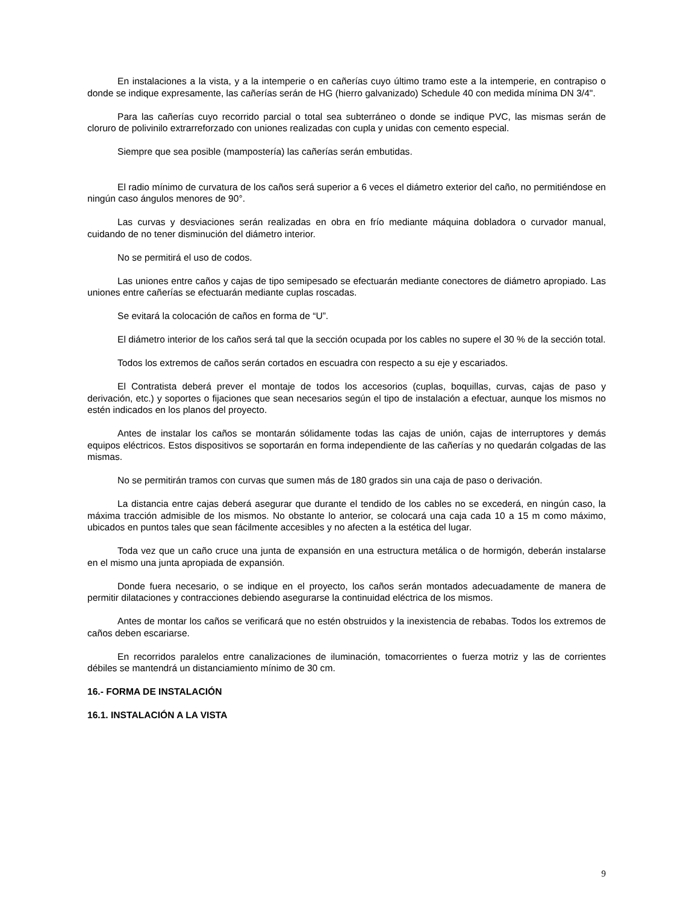En instalaciones a la vista, y a la intemperie o en cañerías cuyo último tramo este a la intemperie, en contrapiso o donde se indique expresamente, las cañerías serán de HG (hierro galvanizado) Schedule 40 con medida mínima DN 3/4".
Para las cañerías cuyo recorrido parcial o total sea subterráneo o donde se indique PVC, las mismas serán de cloruro de polivinilo extrarreforzado con uniones realizadas con cupla y unidas con cemento especial.
Siempre que sea posible (mampostería) las cañerías serán embutidas.
El radio mínimo de curvatura de los caños será superior a 6 veces el diámetro exterior del caño, no permitiéndose en ningún caso ángulos menores de 90°.
Las curvas y desviaciones serán realizadas en obra en frío mediante máquina dobladora o curvador manual, cuidando de no tener disminución del diámetro interior.
No se permitirá el uso de codos.
Las uniones entre caños y cajas de tipo semipesado se efectuarán mediante conectores de diámetro apropiado. Las uniones entre cañerías se efectuarán mediante cuplas roscadas.
Se evitará la colocación de caños en forma de “U”.
El diámetro interior de los caños será tal que la sección ocupada por los cables no supere el 30 % de la sección total.
Todos los extremos de caños serán cortados en escuadra con respecto a su eje y escariados.
El Contratista deberá prever el montaje de todos los accesorios (cuplas, boquillas, curvas, cajas de paso y derivación, etc.) y soportes o fijaciones que sean necesarios según el tipo de instalación a efectuar, aunque los mismos no estén indicados en los planos del proyecto.
Antes de instalar los caños se montarán sólidamente todas las cajas de unión, cajas de interruptores y demás equipos eléctricos. Estos dispositivos se soportarán en forma independiente de las cañerías y no quedarán colgadas de las mismas.
No se permitirán tramos con curvas que sumen más de 180 grados sin una caja de paso o derivación.
La distancia entre cajas deberá asegurar que durante el tendido de los cables no se excederá, en ningún caso, la máxima tracción admisible de los mismos. No obstante lo anterior, se colocará una caja cada 10 a 15 m como máximo, ubicados en puntos tales que sean fácilmente accesibles y no afecten a la estética del lugar.
Toda vez que un caño cruce una junta de expansión en una estructura metálica o de hormigón, deberán instalarse en el mismo una junta apropiada de expansión.
Donde fuera necesario, o se indique en el proyecto, los caños serán montados adecuadamente de manera de permitir dilataciones y contracciones debiendo asegurarse la continuidad eléctrica de los mismos.
Antes de montar los caños se verificará que no estén obstruidos y la inexistencia de rebabas. Todos los extremos de caños deben escariarse.
En recorridos paralelos entre canalizaciones de iluminación, tomacorrientes o fuerza motriz y las de corrientes débiles se mantendrá un distanciamiento mínimo de 30 cm.
16.- FORMA DE INSTALACIÓN
16.1. INSTALACIÓN A LA VISTA
9